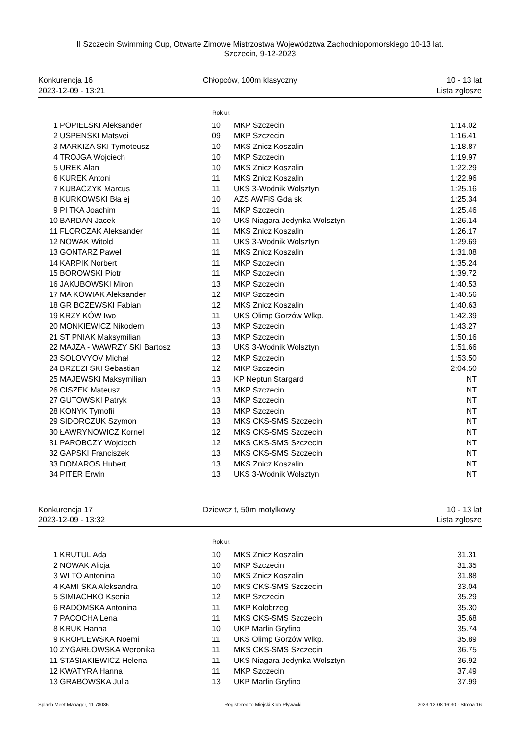II Szczecin Swimming Cup, Otwarte Zimowe Mistrzostwa Województwa Zachodniopomorskiego 10-13 lat.
Szczecin, 9-12-2023
Konkurencja 16
2023-12-09 - 13:21
Chłopców, 100m klasyczny 10 - 13 lat
Lista zgłosze
Rok ur.
| 1 | POPIELSKI Aleksander | 10 | MKP Szczecin | 1:14.02 |
| 2 | USPENSKI Matsvei | 09 | MKP Szczecin | 1:16.41 |
| 3 | MARKIZA SKI Tymoteusz | 10 | MKS Znicz Koszalin | 1:18.87 |
| 4 | TROJGA Wojciech | 10 | MKP Szczecin | 1:19.97 |
| 5 | UREK Alan | 10 | MKS Znicz Koszalin | 1:22.29 |
| 6 | KUREK Antoni | 11 | MKS Znicz Koszalin | 1:22.96 |
| 7 | KUBACZYK Marcus | 11 | UKS 3-Wodnik Wolsztyn | 1:25.16 |
| 8 | KURKOWSKI Bła ej | 10 | AZS AWFiS Gda sk | 1:25.34 |
| 9 | PI TKA Joachim | 11 | MKP Szczecin | 1:25.46 |
| 10 | BARDAN Jacek | 10 | UKS Niagara Jedynka Wolsztyn | 1:26.14 |
| 11 | FLORCZAK Aleksander | 11 | MKS Znicz Koszalin | 1:26.17 |
| 12 | NOWAK Witold | 11 | UKS 3-Wodnik Wolsztyn | 1:29.69 |
| 13 | GONTARZ Paweł | 11 | MKS Znicz Koszalin | 1:31.08 |
| 14 | KARPIK Norbert | 11 | MKP Szczecin | 1:35.24 |
| 15 | BOROWSKI Piotr | 11 | MKP Szczecin | 1:39.72 |
| 16 | JAKUBOWSKI Miron | 13 | MKP Szczecin | 1:40.53 |
| 17 | MA KOWIAK Aleksander | 12 | MKP Szczecin | 1:40.56 |
| 18 | GR BCZEWSKI Fabian | 12 | MKS Znicz Koszalin | 1:40.63 |
| 19 | KRZY KÓW Iwo | 11 | UKS Olimp Gorzów Wlkp. | 1:42.39 |
| 20 | MONKIEWICZ Nikodem | 13 | MKP Szczecin | 1:43.27 |
| 21 | ST PNIAK Maksymilian | 13 | MKP Szczecin | 1:50.16 |
| 22 | MAJZA - WAWRZY SKI Bartosz | 13 | UKS 3-Wodnik Wolsztyn | 1:51.66 |
| 23 | SOLOVYOV Michał | 12 | MKP Szczecin | 1:53.50 |
| 24 | BRZEZI SKI Sebastian | 12 | MKP Szczecin | 2:04.50 |
| 25 | MAJEWSKI Maksymilian | 13 | KP Neptun Stargard | NT |
| 26 | CISZEK Mateusz | 13 | MKP Szczecin | NT |
| 27 | GUTOWSKI Patryk | 13 | MKP Szczecin | NT |
| 28 | KONYK Tymofii | 13 | MKP Szczecin | NT |
| 29 | SIDORCZUK Szymon | 13 | MKS CKS-SMS Szczecin | NT |
| 30 | ŁAWRYNOWICZ Kornel | 12 | MKS CKS-SMS Szczecin | NT |
| 31 | PAROBCZY Wojciech | 12 | MKS CKS-SMS Szczecin | NT |
| 32 | GAPSKI Franciszek | 13 | MKS CKS-SMS Szczecin | NT |
| 33 | DOMAROS Hubert | 13 | MKS Znicz Koszalin | NT |
| 34 | PITER Erwin | 13 | UKS 3-Wodnik Wolsztyn | NT |
Konkurencja 17
2023-12-09 - 13:32
Dziewcz t, 50m motylkowy 10 - 13 lat
Lista zgłosze
Rok ur.
| 1 | KRUTUL Ada | 10 | MKS Znicz Koszalin | 31.31 |
| 2 | NOWAK Alicja | 10 | MKP Szczecin | 31.35 |
| 3 | WI TO Antonina | 10 | MKS Znicz Koszalin | 31.88 |
| 4 | KAMI SKA Aleksandra | 10 | MKS CKS-SMS Szczecin | 33.04 |
| 5 | SIMIACHKO Ksenia | 12 | MKP Szczecin | 35.29 |
| 6 | RADOMSKA Antonina | 11 | MKP Kołobrzeg | 35.30 |
| 7 | PACOCHA Lena | 11 | MKS CKS-SMS Szczecin | 35.68 |
| 8 | KRUK Hanna | 10 | UKP Marlin Gryfino | 35.74 |
| 9 | KROPLEWSKA Noemi | 11 | UKS Olimp Gorzów Wlkp. | 35.89 |
| 10 | ZYGARŁOWSKA Weronika | 11 | MKS CKS-SMS Szczecin | 36.75 |
| 11 | STASIAKIEWICZ Helena | 11 | UKS Niagara Jedynka Wolsztyn | 36.92 |
| 12 | KWATYRA Hanna | 11 | MKP Szczecin | 37.49 |
| 13 | GRABOWSKA Julia | 13 | UKP Marlin Gryfino | 37.99 |
Splash Meet Manager, 11.78086 Registered to Miejski Klub Plywacki 2023-12-08 16:30 - Strona 16